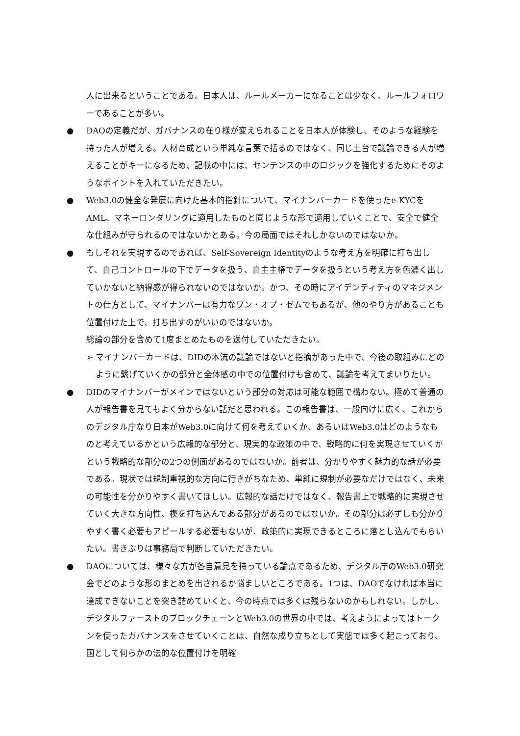人に出来るということである。日本人は、ルールメーカーになることは少なく、ルールフォロワーであることが多い。
●
DAOの定義だが、ガバナンスの在り様が変えられることを日本人が体験し、そのような経験を持った人が増える。人材育成という単純な言葉で括るのではなく、同じ土台で議論できる人が増えることがキーになるため、記載の中には、センテンスの中のロジックを強化するためにそのようなポイントを入れていただきたい。
●
Web3.0の健全な発展に向けた基本的指針について、マイナンバーカードを使ったe-KYCをAML、マネーロンダリングに適用したものと同じような形で適用していくことで、安全で健全な仕組みが守られるのではないかとある。今の局面ではそれしかないのではないか。
●
もしそれを実現するのであれば、Self-Sovereign Identityのような考え方を明確に打ち出して、自己コントロールの下でデータを扱う、自主主権でデータを扱うという考え方を色濃く出していかないと納得感が得られないのではないか。かつ、その時にアイデンティティのマネジメントの仕方として、マイナンバーは有力なワン・オブ・ゼムでもあるが、他のやり方があることも位置付けた上で、打ち出すのがいいのではないか。
総論の部分を含めて1度まとめたものを送付していただきたい。
➢ マイナンバーカードは、DIDの本流の議論ではないと指摘があった中で、今後の取組みにどのように繋げていくかの部分と全体感の中での位置付けも含めて、議論を考えてまいりたい。
●
DIDのマイナンバーがメインではないという部分の対応は可能な範囲で構わない。極めて普通の人が報告書を見てもよく分からない話だと思われる。この報告書は、一般向けに広く、これからのデジタル庁なり日本がWeb3.0に向けて何を考えていくか、あるいはWeb3.0はどのようなものと考えているかという広報的な部分と、現実的な政策の中で、戦略的に何を実現させていくかという戦略的な部分の2つの側面があるのではないか。前者は、分かりやすく魅力的な話が必要である。現状では規制重視的な方向に行きがちなため、単純に規制が必要なだけではなく、未来の可能性を分かりやすく書いてほしい。広報的な話だけではなく、報告書上で戦略的に実現させていく大きな方向性、楔を打ち込んである部分があるのではないか。その部分は必ずしも分かりやすく書く必要もアピールする必要もないが、政策的に実現できるところに落とし込んでもらいたい。書きぶりは事務局で判断していただきたい。
●
DAOについては、様々な方が各自意見を持っている論点であるため、デジタル庁のWeb3.0研究会でどのような形のまとめを出されるか悩ましいところである。1つは、DAOでなければ本当に達成できないことを突き詰めていくと、今の時点では多くは残らないのかもしれない。しかし、デジタルファーストのブロックチェーンとWeb3.0の世界の中では、考えようによってはトークンを使ったガバナンスをさせていくことは、自然な成り立ちとして実態では多く起こっており、国として何らかの法的な位置付けを明確